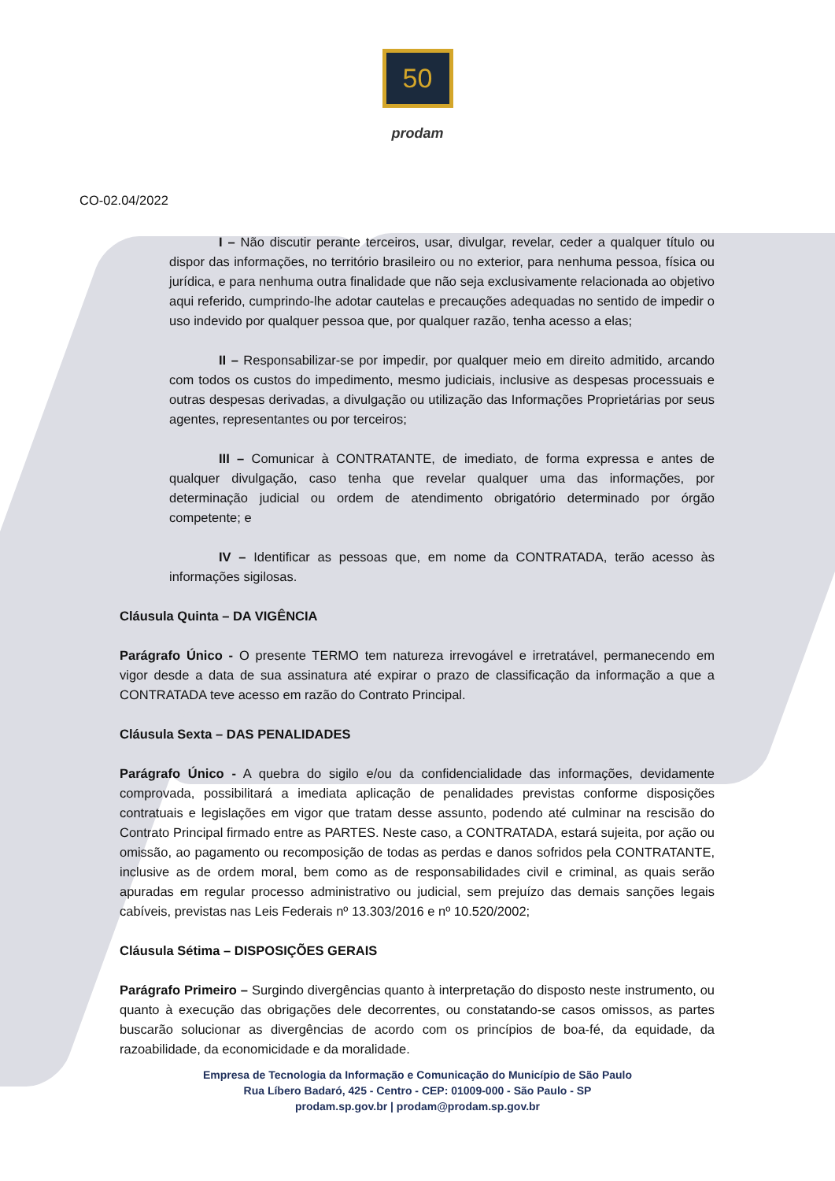50
prodam
CO-02.04/2022
I – Não discutir perante terceiros, usar, divulgar, revelar, ceder a qualquer título ou dispor das informações, no território brasileiro ou no exterior, para nenhuma pessoa, física ou jurídica, e para nenhuma outra finalidade que não seja exclusivamente relacionada ao objetivo aqui referido, cumprindo-lhe adotar cautelas e precauções adequadas no sentido de impedir o uso indevido por qualquer pessoa que, por qualquer razão, tenha acesso a elas;
II – Responsabilizar-se por impedir, por qualquer meio em direito admitido, arcando com todos os custos do impedimento, mesmo judiciais, inclusive as despesas processuais e outras despesas derivadas, a divulgação ou utilização das Informações Proprietárias por seus agentes, representantes ou por terceiros;
III – Comunicar à CONTRATANTE, de imediato, de forma expressa e antes de qualquer divulgação, caso tenha que revelar qualquer uma das informações, por determinação judicial ou ordem de atendimento obrigatório determinado por órgão competente; e
IV – Identificar as pessoas que, em nome da CONTRATADA, terão acesso às informações sigilosas.
Cláusula Quinta – DA VIGÊNCIA
Parágrafo Único - O presente TERMO tem natureza irrevogável e irretratável, permanecendo em vigor desde a data de sua assinatura até expirar o prazo de classificação da informação a que a CONTRATADA teve acesso em razão do Contrato Principal.
Cláusula Sexta – DAS PENALIDADES
Parágrafo Único - A quebra do sigilo e/ou da confidencialidade das informações, devidamente comprovada, possibilitará a imediata aplicação de penalidades previstas conforme disposições contratuais e legislações em vigor que tratam desse assunto, podendo até culminar na rescisão do Contrato Principal firmado entre as PARTES. Neste caso, a CONTRATADA, estará sujeita, por ação ou omissão, ao pagamento ou recomposição de todas as perdas e danos sofridos pela CONTRATANTE, inclusive as de ordem moral, bem como as de responsabilidades civil e criminal, as quais serão apuradas em regular processo administrativo ou judicial, sem prejuízo das demais sanções legais cabíveis, previstas nas Leis Federais nº 13.303/2016 e nº 10.520/2002;
Cláusula Sétima – DISPOSIÇÕES GERAIS
Parágrafo Primeiro – Surgindo divergências quanto à interpretação do disposto neste instrumento, ou quanto à execução das obrigações dele decorrentes, ou constatando-se casos omissos, as partes buscarão solucionar as divergências de acordo com os princípios de boa-fé, da equidade, da razoabilidade, da economicidade e da moralidade.
Empresa de Tecnologia da Informação e Comunicação do Município de São Paulo
Rua Líbero Badaró, 425 - Centro - CEP: 01009-000 - São Paulo - SP
prodam.sp.gov.br | prodam@prodam.sp.gov.br